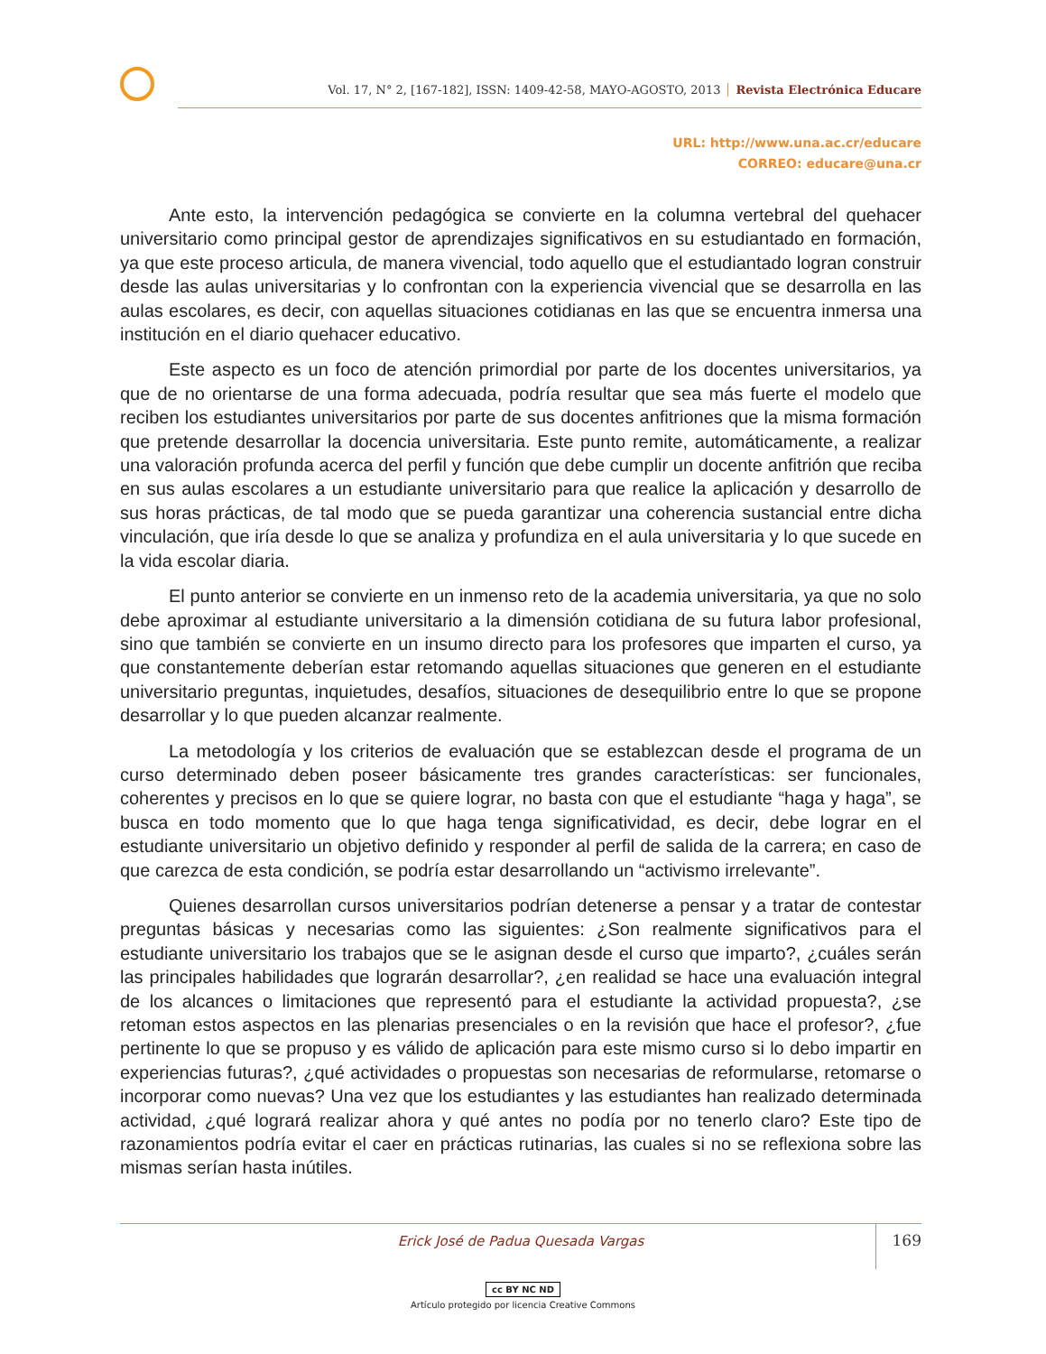Vol. 17, N° 2, [167-182], ISSN: 1409-42-58, MAYO-AGOSTO, 2013 Revista Electrónica Educare
URL: http://www.una.ac.cr/educare
CORREO: educare@una.cr
Ante esto, la intervención pedagógica se convierte en la columna vertebral del quehacer universitario como principal gestor de aprendizajes significativos en su estudiantado en formación, ya que este proceso articula, de manera vivencial, todo aquello que el estudiantado logran construir desde las aulas universitarias y lo confrontan con la experiencia vivencial que se desarrolla en las aulas escolares, es decir, con aquellas situaciones cotidianas en las que se encuentra inmersa una institución en el diario quehacer educativo.
Este aspecto es un foco de atención primordial por parte de los docentes universitarios, ya que de no orientarse de una forma adecuada, podría resultar que sea más fuerte el modelo que reciben los estudiantes universitarios por parte de sus docentes anfitriones que la misma formación que pretende desarrollar la docencia universitaria. Este punto remite, automáticamente, a realizar una valoración profunda acerca del perfil y función que debe cumplir un docente anfitrión que reciba en sus aulas escolares a un estudiante universitario para que realice la aplicación y desarrollo de sus horas prácticas, de tal modo que se pueda garantizar una coherencia sustancial entre dicha vinculación, que iría desde lo que se analiza y profundiza en el aula universitaria y lo que sucede en la vida escolar diaria.
El punto anterior se convierte en un inmenso reto de la academia universitaria, ya que no solo debe aproximar al estudiante universitario a la dimensión cotidiana de su futura labor profesional, sino que también se convierte en un insumo directo para los profesores que imparten el curso, ya que constantemente deberían estar retomando aquellas situaciones que generen en el estudiante universitario preguntas, inquietudes, desafíos, situaciones de desequilibrio entre lo que se propone desarrollar y lo que pueden alcanzar realmente.
La metodología y los criterios de evaluación que se establezcan desde el programa de un curso determinado deben poseer básicamente tres grandes características: ser funcionales, coherentes y precisos en lo que se quiere lograr, no basta con que el estudiante “haga y haga”, se busca en todo momento que lo que haga tenga significatividad, es decir, debe lograr en el estudiante universitario un objetivo definido y responder al perfil de salida de la carrera; en caso de que carezca de esta condición, se podría estar desarrollando un “activismo irrelevante”.
Quienes desarrollan cursos universitarios podrían detenerse a pensar y a tratar de contestar preguntas básicas y necesarias como las siguientes: ¿Son realmente significativos para el estudiante universitario los trabajos que se le asignan desde el curso que imparto?, ¿cuáles serán las principales habilidades que lograrán desarrollar?, ¿en realidad se hace una evaluación integral de los alcances o limitaciones que representó para el estudiante la actividad propuesta?, ¿se retoman estos aspectos en las plenarias presenciales o en la revisión que hace el profesor?, ¿fue pertinente lo que se propuso y es válido de aplicación para este mismo curso si lo debo impartir en experiencias futuras?, ¿qué actividades o propuestas son necesarias de reformularse, retomarse o incorporar como nuevas? Una vez que los estudiantes y las estudiantes han realizado determinada actividad, ¿qué logrará realizar ahora y qué antes no podía por no tenerlo claro? Este tipo de razonamientos podría evitar el caer en prácticas rutinarias, las cuales si no se reflexiona sobre las mismas serían hasta inútiles.
Erick José de Padua Quesada Vargas
169
cc BY NC ND
Artículo protegido por licencia Creative Commons